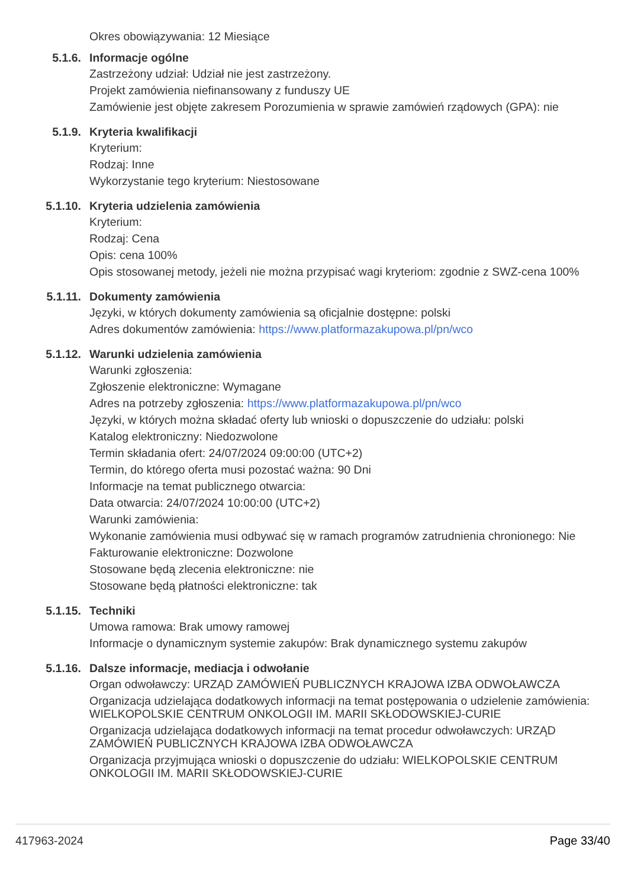Okres obowiązywania: 12 Miesiące
5.1.6. Informacje ogólne
Zastrzeżony udział: Udział nie jest zastrzeżony.
Projekt zamówienia niefinansowany z funduszy UE
Zamówienie jest objęte zakresem Porozumienia w sprawie zamówień rządowych (GPA): nie
5.1.9. Kryteria kwalifikacji
Kryterium:
Rodzaj: Inne
Wykorzystanie tego kryterium: Niestosowane
5.1.10. Kryteria udzielenia zamówienia
Kryterium:
Rodzaj: Cena
Opis: cena 100%
Opis stosowanej metody, jeżeli nie można przypisać wagi kryteriom: zgodnie z SWZ-cena 100%
5.1.11. Dokumenty zamówienia
Języki, w których dokumenty zamówienia są oficjalnie dostępne: polski
Adres dokumentów zamówienia: https://www.platformazakupowa.pl/pn/wco
5.1.12. Warunki udzielenia zamówienia
Warunki zgłoszenia:
Zgłoszenie elektroniczne: Wymagane
Adres na potrzeby zgłoszenia: https://www.platformazakupowa.pl/pn/wco
Języki, w których można składać oferty lub wnioski o dopuszczenie do udziału: polski
Katalog elektroniczny: Niedozwolone
Termin składania ofert: 24/07/2024 09:00:00 (UTC+2)
Termin, do którego oferta musi pozostać ważna: 90 Dni
Informacje na temat publicznego otwarcia:
Data otwarcia: 24/07/2024 10:00:00 (UTC+2)
Warunki zamówienia:
Wykonanie zamówienia musi odbywać się w ramach programów zatrudnienia chronionego: Nie
Fakturowanie elektroniczne: Dozwolone
Stosowane będą zlecenia elektroniczne: nie
Stosowane będą płatności elektroniczne: tak
5.1.15. Techniki
Umowa ramowa: Brak umowy ramowej
Informacje o dynamicznym systemie zakupów: Brak dynamicznego systemu zakupów
5.1.16. Dalsze informacje, mediacja i odwołanie
Organ odwoławczy: URZĄD ZAMÓWIEŃ PUBLICZNYCH KRAJOWA IZBA ODWOŁAWCZA
Organizacja udzielająca dodatkowych informacji na temat postępowania o udzielenie zamówienia: WIELKOPOLSKIE CENTRUM ONKOLOGII IM. MARII SKŁODOWSKIEJ-CURIE
Organizacja udzielająca dodatkowych informacji na temat procedur odwoławczych: URZĄD ZAMÓWIEŃ PUBLICZNYCH KRAJOWA IZBA ODWOŁAWCZA
Organizacja przyjmująca wnioski o dopuszczenie do udziału: WIELKOPOLSKIE CENTRUM ONKOLOGII IM. MARII SKŁODOWSKIEJ-CURIE
417963-2024 Page 33/40